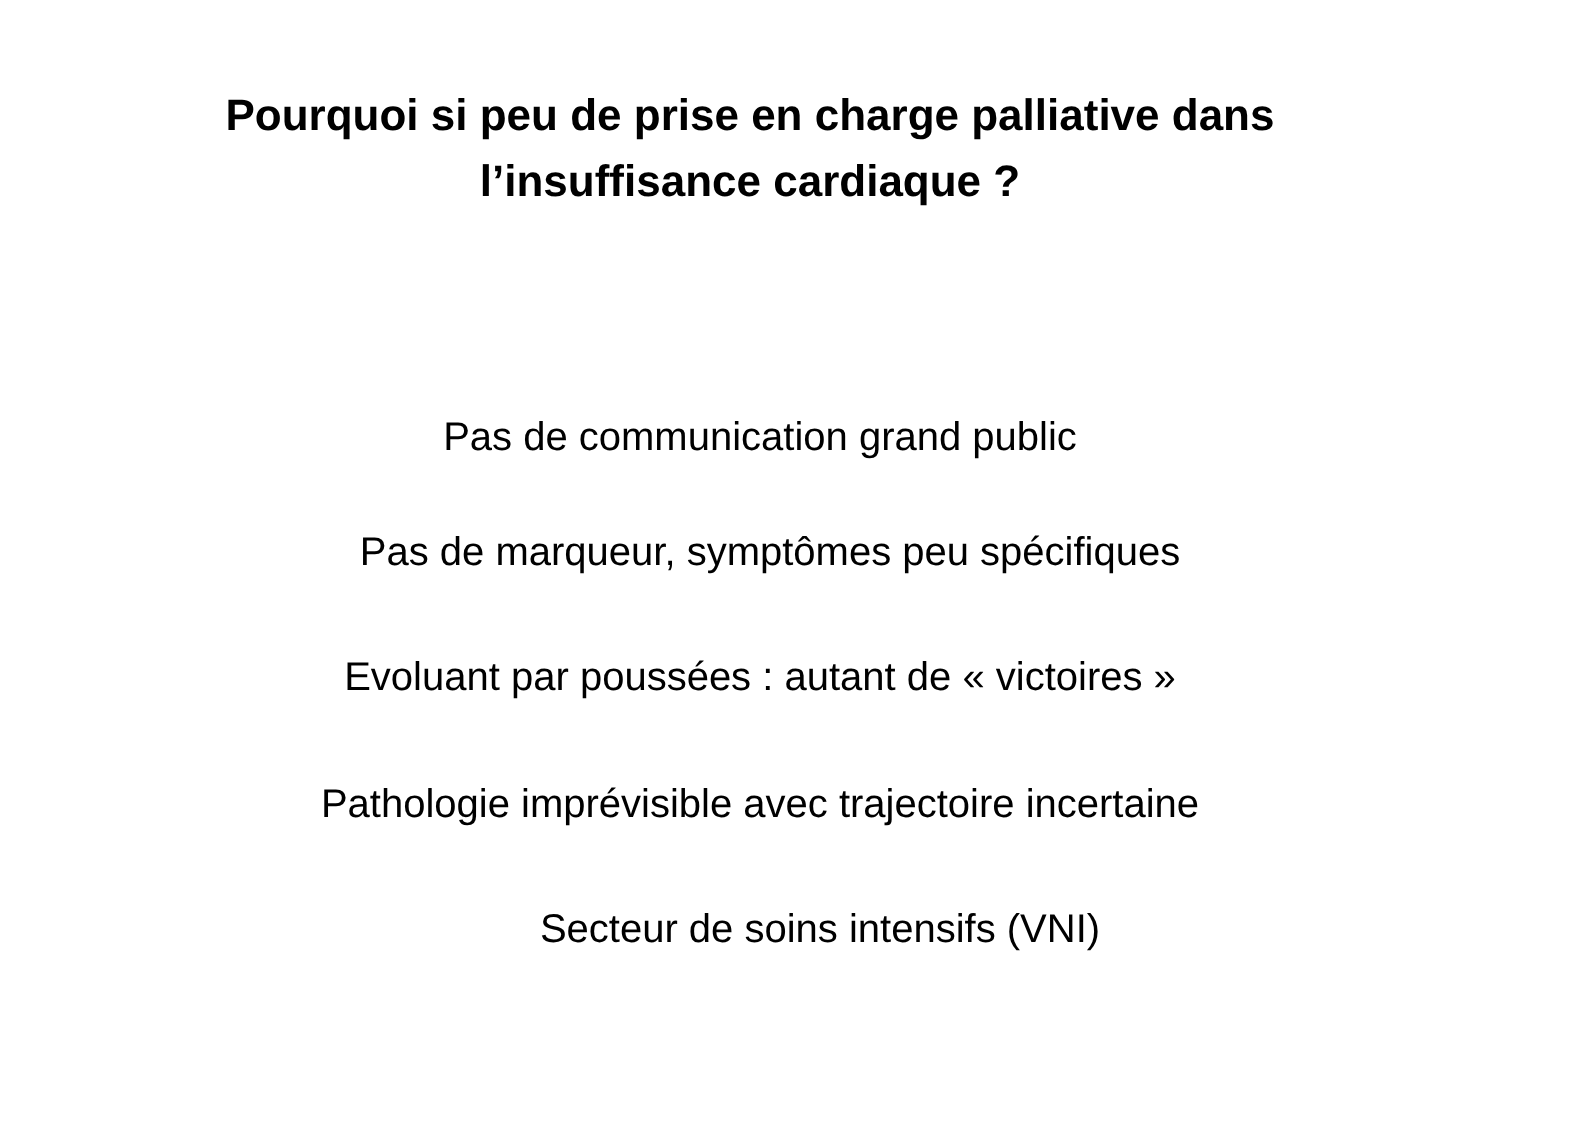Pourquoi si peu de prise en charge palliative dans
l’insuffisance cardiaque ?
Pas de communication grand public
Pas de marqueur, symptômes peu spécifiques
Evoluant par poussées : autant de « victoires »
Pathologie imprévisible avec trajectoire incertaine
Secteur de soins intensifs (VNI)